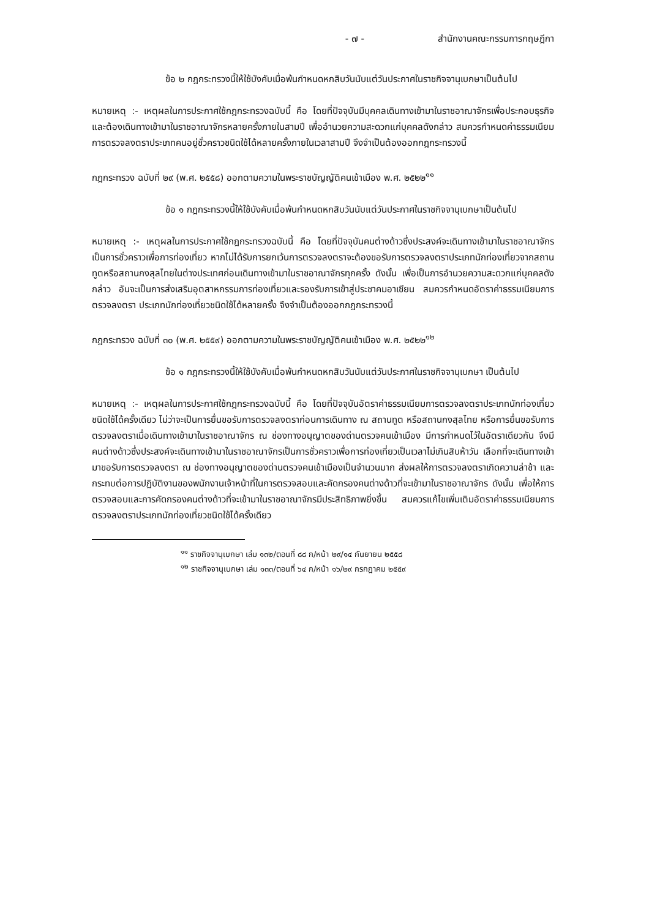- ๗ - สำนักงานคณะกรรมการกฤษฎีกา
ข้อ ๒ กฎกระทรวงนี้ให้ใช้บังคับเมื่อพ้นกำหนดหกสิบวันนับแต่วันประกาศในราชกิจจานุเบกษาเป็นต้นไป
หมายเหตุ :- เหตุผลในการประกาศใช้กฎกระทรวงฉบับนี้ คือ โดยที่ปัจจุบันมีบุคคลเดินทางเข้ามาในราชอาณาจักรเพื่อประกอบธุรกิจ และต้องเดินทางเข้ามาในราชอาณาจักรหลายครั้งภายในสามปี เพื่ออำนวยความสะดวกแก่บุคคลดังกล่าว สมควรกำหนดค่าธรรมเนียมการตรวจลงตราประเภทคนอยู่ชั่วคราวชนิดใช้ได้หลายครั้งภายในเวลาสามปี จึงจำเป็นต้องออกกฎกระทรวงนี้
กฎกระทรวง ฉบับที่ ๒๙ (พ.ศ. ๒๕๕๘) ออกตามความในพระราชบัญญัติคนเข้าเมือง พ.ศ. ๒๕๒๒<sup>๑๑</sup>
ข้อ ๑ กฎกระทรวงนี้ให้ใช้บังคับเมื่อพ้นกำหนดหกสิบวันนับแต่วันประกาศในราชกิจจานุเบกษาเป็นต้นไป
หมายเหตุ :- เหตุผลในการประกาศใช้กฎกระทรวงฉบับนี้ คือ โดยที่ปัจจุบันคนต่างด้าวซึ่งประสงค์จะเดินทางเข้ามาในราชอาณาจักรเป็นการชั่วคราวเพื่อการท่องเที่ยว หากไม่ได้รับการยกเว้นการตรวจลงตราจะต้องขอรับการตรวจลงตราประเภทนักท่องเที่ยวจากสถานทูตหรือสถานกงสุลไทยในต่างประเทศก่อนเดินทางเข้ามาในราชอาณาจักรทุกครั้ง ดังนั้น เพื่อเป็นการอำนวยความสะดวกแก่บุคคลดังกล่าว อันจะเป็นการส่งเสริมอุตสาหกรรมการท่องเที่ยวและรองรับการเข้าสู่ประชาคมอาเซียน สมควรกำหนดอัตราค่าธรรมเนียมการตรวจลงตรา ประเภทนักท่องเที่ยวชนิดใช้ได้หลายครั้ง จึงจำเป็นต้องออกกฎกระทรวงนี้
กฎกระทรวง ฉบับที่ ๓๐ (พ.ศ. ๒๕๕๙) ออกตามความในพระราชบัญญัติคนเข้าเมือง พ.ศ. ๒๕๒๒<sup>๑๒</sup>
ข้อ ๑ กฎกระทรวงนี้ให้ใช้บังคับเมื่อพ้นกำหนดหกสิบวันนับแต่วันประกาศในราชกิจจานุเบกษา เป็นต้นไป
หมายเหตุ :- เหตุผลในการประกาศใช้กฎกระทรวงฉบับนี้ คือ โดยที่ปัจจุบันอัตราค่าธรรมเนียมการตรวจลงตราประเภทนักท่องเที่ยวชนิดใช้ได้ครั้งเดียว ไม่ว่าจะเป็นการยื่นขอรับการตรวจลงตราก่อนการเดินทาง ณ สถานทูต หรือสถานกงสุลไทย หรือการยื่นขอรับการตรวจลงตราเมื่อเดินทางเข้ามาในราชอาณาจักร ณ ช่องทางอนุญาตของด่านตรวจคนเข้าเมือง มีการกำหนดไว้ในอัตราเดียวกัน จึงมีคนต่างด้าวซึ่งประสงค์จะเดินทางเข้ามาในราชอาณาจักรเป็นการชั่วคราวเพื่อการท่องเที่ยวเป็นเวลาไม่เกินสิบห้าวัน เลือกที่จะเดินทางเข้ามาขอรับการตรวจลงตรา ณ ช่องทางอนุญาตของด่านตรวจคนเข้าเมืองเป็นจำนวนมาก ส่งผลให้การตรวจลงตราเกิดความล่าช้า และกระทบต่อการปฏิบัติงานของพนักงานเจ้าหน้าที่ในการตรวจสอบและคัดกรองคนต่างด้าวที่จะเข้ามาในราชอาณาจักร ดังนั้น เพื่อให้การตรวจสอบและการคัดกรองคนต่างด้าวที่จะเข้ามาในราชอาณาจักรมีประสิทธิภาพยิ่งขึ้น สมควรแก้ไขเพิ่มเติมอัตราค่าธรรมเนียมการตรวจลงตราประเภทนักท่องเที่ยวชนิดใช้ได้ครั้งเดียว
<sup>๑๑</sup> ราชกิจจานุเบกษา เล่ม ๑๓๒/ตอนที่ ๘๘ ก/หน้า ๒๙/๑๔ กันยายน ๒๕๕๘
<sup>๑๒</sup> ราชกิจจานุเบกษา เล่ม ๑๓๓/ตอนที่ ๖๔ ก/หน้า ๑๖/๒๙ กรกฎาคม ๒๕๕๙